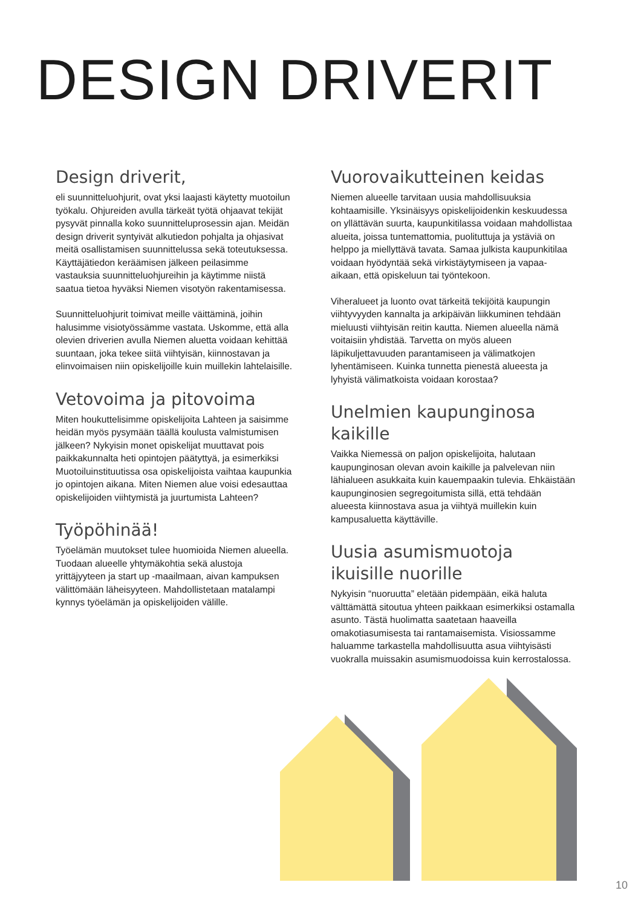DESIGN DRIVERIT
Design driverit,
eli suunnitteluohjurit, ovat yksi laajasti käytetty muotoilun työkalu. Ohjureiden avulla tärkeät työtä ohjaavat tekijät pysyvät pinnalla koko suunnitteluprosessin ajan. Meidän design driverit syntyivät alkutiedon pohjalta ja ohjasivat meitä osallistamisen suunnittelussa sekä toteutuksessa. Käyttäjätiedon keräämisen jälkeen peilasimme vastauksia suunnitteluohjureihin ja käytimme niistä saatua tietoa hyväksi Niemen visotyön rakentamisessa.
Suunnitteluohjurit toimivat meille väittäminä, joihin halusimme visiotyössämme vastata. Uskomme, että alla olevien driverien avulla Niemen aluetta voidaan kehittää suuntaan, joka tekee siitä viihtyisän, kiinnostavan ja elinvoimaisen niin opiskelijoille kuin muillekin lahtelaisille.
Vetovoima ja pitovoima
Miten houkuttelisimme opiskelijoita Lahteen ja saisimme heidän myös pysymään täällä koulusta valmistumisen jälkeen? Nykyisin monet opiskelijat muuttavat pois paikkakunnalta heti opintojen päätyttyä, ja esimerkiksi Muotoiluinstituutissa osa opiskelijoista vaihtaa kaupunkia jo opintojen aikana. Miten Niemen alue voisi edesauttaa opiskelijoiden viihtymistä ja juurtumista Lahteen?
Työpöhinää!
Työelämän muutokset tulee huomioida Niemen alueella. Tuodaan alueelle yhtymäkohtia sekä alustoja yrittäjyyteen ja start up -maailmaan, aivan kampuksen välittömään läheisyyteen. Mahdollistetaan matalampi kynnys työelämän ja opiskelijoiden välille.
Vuorovaikutteinen keidas
Niemen alueelle tarvitaan uusia mahdollisuuksia kohtaamisille. Yksinäisyys opiskelijoidenkin keskuudessa on yllättävän suurta, kaupunkitilassa voidaan mahdollistaa alueita, joissa tuntemattomia, puolituttuja ja ystäviä on helppo ja miellyttävä tavata. Samaa julkista kaupunkitilaa voidaan hyödyntää sekä virkistäytymiseen ja vapaa-aikaan, että opiskeluun tai työntekoon.
Viheralueet ja luonto ovat tärkeitä tekijöitä kaupungin viihtyvyyden kannalta ja arkipäivän liikkuminen tehdään mieluusti viihtyisän reitin kautta. Niemen alueella nämä voitaisiin yhdistää. Tarvetta on myös alueen läpikuljettavuuden parantamiseen ja välimatkojen lyhentämiseen. Kuinka tunnetta pienestä alueesta ja lyhyistä välimatkoista voidaan korostaa?
Unelmien kaupunginosa kaikille
Vaikka Niemessä on paljon opiskelijoita, halutaan kaupunginosan olevan avoin kaikille ja palvelevan niin lähialueen asukkaita kuin kauempaakin tulevia. Ehkäistään kaupunginosien segregoitumista sillä, että tehdään alueesta kiinnostava asua ja viihtyä muillekin kuin kampusaluetta käyttäville.
Uusia asumismuotoja
ikuisille nuorille
Nykyisin “nuoruutta” eletään pidempään, eikä haluta välttämättä sitoutua yhteen paikkaan esimerkiksi ostamalla asunto. Tästä huolimatta saatetaan haaveilla omakotiasumisesta tai rantamaisemista. Visiossamme haluamme tarkastella mahdollisuutta asua viihtyisästi vuokralla muissakin asumismuodoissa kuin kerrostalossa.
10